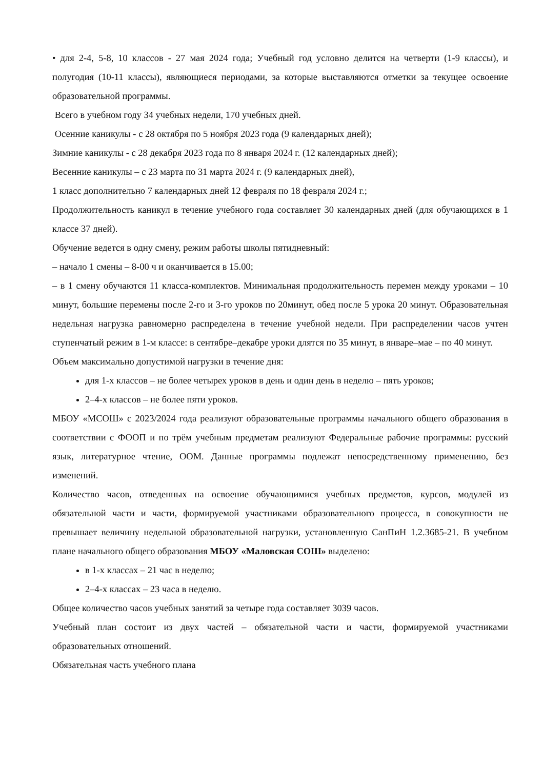• для 2-4, 5-8, 10 классов - 27 мая 2024 года; Учебный год условно делится на четверти (1-9 классы), и полугодия (10-11 классы), являющиеся периодами, за которые выставляются отметки за текущее освоение образовательной программы.
Всего в учебном году 34 учебных недели, 170 учебных дней.
Осенние каникулы - с 28 октября по 5 ноября 2023 года (9 календарных дней);
Зимние каникулы - с 28 декабря 2023 года по 8 января 2024 г. (12 календарных дней);
Весенние каникулы – с 23 марта по 31 марта 2024 г. (9 календарных дней),
1 класс дополнительно 7 календарных дней 12 февраля по 18 февраля 2024 г.;
Продолжительность каникул в течение учебного года составляет 30 календарных дней (для обучающихся в 1 классе 37 дней).
Обучение ведется в одну смену, режим работы школы пятидневный:
– начало 1 смены – 8-00 ч и оканчивается в 15.00;
– в 1 смену обучаются 11 класса-комплектов. Минимальная продолжительность перемен между уроками – 10 минут, большие перемены после 2-го и 3-го уроков по 20минут, обед после 5 урока 20 минут. Образовательная недельная нагрузка равномерно распределена в течение учебной недели. При распределении часов учтен ступенчатый режим в 1-м классе: в сентябре–декабре уроки длятся по 35 минут, в январе–мае – по 40 минут.
Объем максимально допустимой нагрузки в течение дня:
для 1-х классов – не более четырех уроков в день и один день в неделю – пять уроков;
2–4-х классов – не более пяти уроков.
МБОУ «МСОШ» с 2023/2024 года реализуют образовательные программы начального общего образования в соответствии с ФООП и по трём учебным предметам реализуют Федеральные рабочие программы: русский язык, литературное чтение, ООМ. Данные программы подлежат непосредственному применению, без изменений.
Количество часов, отведенных на освоение обучающимися учебных предметов, курсов, модулей из обязательной части и части, формируемой участниками образовательного процесса, в совокупности не превышает величину недельной образовательной нагрузки, установленную СанПиН 1.2.3685-21. В учебном плане начального общего образования МБОУ «Маловская СОШ» выделено:
в 1-х классах – 21 час в неделю;
2–4-х классах – 23 часа в неделю.
Общее количество часов учебных занятий за четыре года составляет 3039 часов.
Учебный план состоит из двух частей – обязательной части и части, формируемой участниками образовательных отношений.
Обязательная часть учебного плана